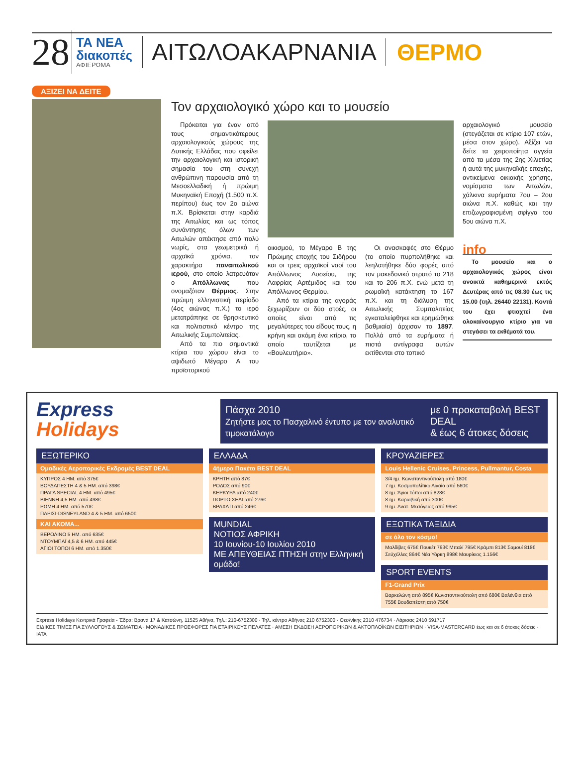28
ΤΑ ΝΕΑ
διακοπές
ΑΦΙΕΡΩΜΑ
ΑΙΤΩΛΟΑΚΑΡΝΑΝΙΑ ΘΕΡΜΟ
ΑΞΙΖΕΙ ΝΑ ΔΕΙΤΕ
Τον αρχαιολογικό χώρο και το μουσείο
Πρόκειται για έναν από τους σημαντικότερους αρχαιολογικούς χώρους της Δυτικής Ελλάδας που οφείλει την αρχαιολογική και ιστορική σημασία του στη συνεχή ανθρώπινη παρουσία από τη Μεσοελλαδική ή πρώιμη Μυκηναϊκή Εποχή (1.500 π.Χ. περίπου) έως τον 2ο αιώνα π.Χ. Βρίσκεται στην καρδιά της Αιτωλίας και ως τόπος συνάντησης όλων των Αιτωλών απέκτησε από πολύ νωρίς, στα γεωμετρικά ή αρχαϊκά χρόνια, τον χαρακτήρα παναιτωλικού ιερού, στο οποίο λατρευόταν ο Απόλλωνας που ονομαζόταν Θέρμιος. Στην πρώιμη ελληνιστική περίοδο (4ος αιώνας π.Χ.) το ιερό μετατράπηκε σε θρησκευτικό και πολιτιστικό κέντρο της Αιτωλικής Συμπολιτείας.
Από τα πιο σημαντικά κτίρια του χώρου είναι το αψιδωτό Μέγαρο Α του προϊστορικού
οικισμού, το Μέγαρο Β της Πρώιμης εποχής του Σιδήρου και οι τρεις αρχαϊκοί ναοί του Απόλλωνος Λυσείου, της Λαφρίας Αρτέμιδος και του Απόλλωνος Θερμίου.
Από τα κτίρια της αγοράς ξεχωρίζουν οι δύο στοές, οι οποίες είναι από τις μεγαλύτερες του είδους τους, η κρήνη και ακόμη ένα κτίριο, το οποίο ταυτίζεται με «Βουλευτήριο».
Οι ανασκαφές στο Θέρμο (το οποίο πυρπολήθηκε και λεηλατήθηκε δύο φορές από τον μακεδονικό στρατό το 218 και το 206 π.Χ. ενώ μετά τη ρωμαϊκή κατάκτηση το 167 π.Χ. και τη διάλυση της Αιτωλικής Συμπολιτείας εγκαταλείφθηκε και ερημώθηκε βαθμιαία) άρχισαν το 1897. Πολλά από τα ευρήματα ή πιστά αντίγραφα αυτών εκτίθενται στο τοπικό
αρχαιολογικό μουσείο (στεγάζεται σε κτίριο 107 ετών, μέσα στον χώρο). Αξίζει να δείτε τα χειροποίητα αγγεία από τα μέσα της 2ης Χιλιετίας ή αυτά της μυκηναϊκής εποχής, αντικείμενα οικιακής χρήσης, νομίσματα των Αιτωλών, χάλκινα ευρήματα 7ου – 2ου αιώνα π.Χ. καθώς και την επιζωγραφισμένη σφίγγα του 5ου αιώνα π.Χ.
info
Το μουσείο και ο αρχαιολογικός χώρος είναι ανοικτά καθημερινά εκτός Δευτέρας από τις 08.30 έως τις 15.00 (τηλ. 26440 22131). Κοντά του έχει φτιαχτεί ένα ολοκαίνουργιο κτίριο για να στεγάσει τα εκθέματά του.
Express
Holidays
Πάσχα 2010
Ζητήστε μας το Πασχαλινό έντυπο με τον αναλυτικό τιμοκατάλογο
με 0 προκαταβολή BEST DEAL
& έως 6 άτοκες δόσεις
ΕΞΩΤΕΡΙΚΟ
Ομαδικές Αεροπορικές Εκδρομές BEST DEAL
ΚΥΠΡΟΣ 4 ΗΜ. από 375€
ΒΟΥΔΑΠΕΣΤΗ 4 & 5 ΗΜ. από 398€
ΠΡΑΓΑ SPECIAL 4 ΗΜ. από 495€
ΒΙΕΝΝΗ 4,5 ΗΜ. από 498€
ΡΩΜΗ 4 ΗΜ. από 570€
ΠΑΡΙΣΙ-DISNEYLAND 4 & 5 ΗΜ. από 650€
ΚΑΙ ΑΚΟΜΑ...
ΒΕΡΟΛΙΝΟ 5 ΗΜ. από 635€
ΝΤΟΥΜΠΑΪ 4,5 & 6 ΗΜ. από 445€
ΑΓΙΟΙ ΤΟΠΟΙ 6 ΗΜ. από 1.350€
ΕΛΛΑΔΑ
4ήμερα Πακέτα BEST DEAL
ΚΡΗΤΗ από 87€
ΡΟΔΟΣ από 90€
ΚΕΡΚΥΡΑ από 240€
ΠΟΡΤΟ ΧΕΛΙ από 276€
ΒΡΑΧΑΤΙ από 246€
MUNDIAL
ΝΟΤΙΟΣ ΑΦΡΙΚΗ
10 Ιουνίου-10 Ιουλίου 2010
ΜΕ ΑΠΕΥΘΕΙΑΣ ΠΤΗΣΗ στην Ελληνική ομάδα!
ΚΡΟΥΑΖΙΕΡΕΣ
Louis Hellenic Cruises, Princess, Pullmantur, Costa
3/4 ημ. Κωνσταντινούπολη από 180€
7 ημ. Κοσμοπολίτικο Αιγαίο από 560€
8 ημ. Άγιοι Τόποι από 828€
8 ημ. Καραϊβική από 300€
9 ημ. Ανατ. Μεσόγειος από 995€
ΕΞΩΤΙΚΑ ΤΑΞΙΔΙΑ
σε όλο τον κόσμο!
Μαλδίβες 675€ Πουκέτ 793€ Μπαλί 795€ Κράμπι 813€ Σαμουί 818€ Σεϋχέλλες 864€ Νέα Υόρκη 898€ Μαυρίκιος 1.156€
SPORT EVENTS
F1-Grand Prix
Βαρκελώνη από 895€ Κωνσταντινούπολη από 680€ Βαλένθια από 755€ Βουδαπέστη από 750€
Express Holidays Κεντρικά Γραφεία - Έδρα: Βρανά 17 & Κατσώνη, 11525 Αθήνα, Τηλ.: 210-6752300 · Τηλ. κέντρο Αθήνας 210 6752300 · Θεσ/νίκης 2310 476734 · Λάρισας 2410 591717
ΕΙΔΙΚΕΣ ΤΙΜΕΣ ΓΙΑ ΣΥΛΛΟΓΟΥΣ & ΣΩΜΑΤΕΙΑ · ΜΟΝΑΔΙΚΕΣ ΠΡΟΣΦΟΡΕΣ ΓΙΑ ΕΤΑΙΡΙΚΟΥΣ ΠΕΛΑΤΕΣ · ΑΜΕΣΗ ΕΚΔΟΣΗ ΑΕΡΟΠΟΡΙΚΩΝ & ΑΚΤΟΠΛΟΪΚΩΝ ΕΙΣΙΤΗΡΙΩΝ · VISA-MASTERCARD έως και σε 6 άτοκες δόσεις · IATA